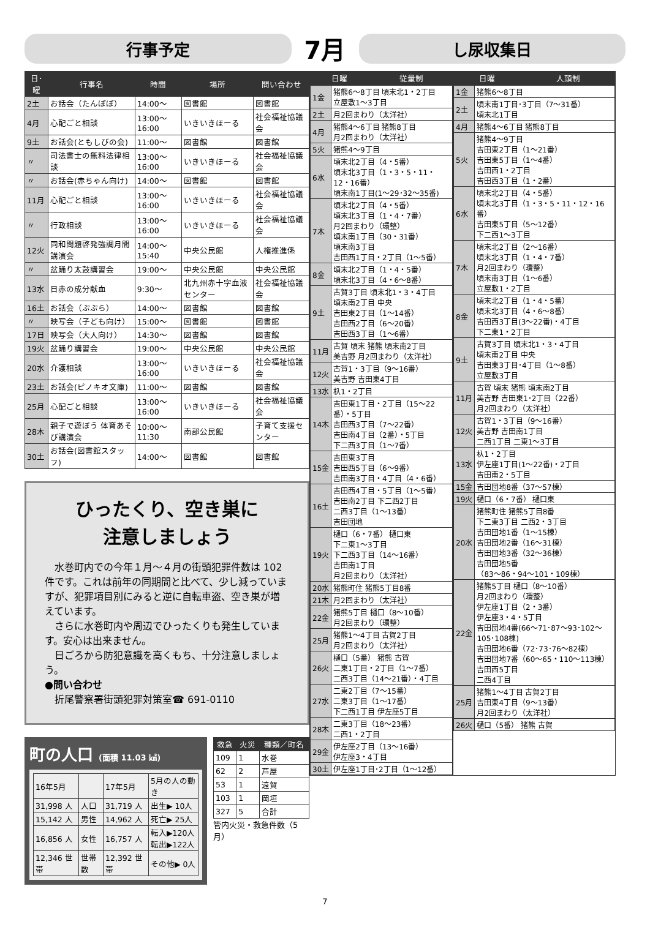行事予定
7月
し尿収集日
| 日･曜 | 行事名 | 時間 | 場所 | 問い合わせ |
| --- | --- | --- | --- | --- |
| 2土 | お話会（たんぽぽ） | 14:00～ | 図書館 | 図書館 |
| 4月 | 心配ごと相談 | 13:00～16:00 | いきいきほーる | 社会福祉協議会 |
| 9土 | お話会(ともしびの会) | 11:00～ | 図書館 | 図書館 |
| 〃 | 司法書士の無料法律相談 | 13:00～16:00 | いきいきほーる | 社会福祉協議会 |
| 〃 | お話会(赤ちゃん向け) | 14:00～ | 図書館 | 図書館 |
| 11月 | 心配ごと相談 | 13:00～16:00 | いきいきほーる | 社会福祉協議会 |
| 〃 | 行政相談 | 13:00～16:00 | いきいきほーる | 社会福祉協議会 |
| 12火 | 同和問題啓発強調月間講演会 | 14:00～15:40 | 中央公民館 | 人権推進係 |
| 〃 | 盆踊り太鼓講習会 | 19:00～ | 中央公民館 | 中央公民館 |
| 13水 | 日赤の成分献血 | 9:30～ | 北九州赤十字血液センター | 社会福祉協議会 |
| 16土 | お話会（ぷぷら） | 14:00～ | 図書館 | 図書館 |
| 〃 | 映写会（子ども向け） | 15:00～ | 図書館 | 図書館 |
| 17日 | 映写会（大人向け） | 14:30～ | 図書館 | 図書館 |
| 19火 | 盆踊り講習会 | 19:00～ | 中央公民館 | 中央公民館 |
| 20水 | 介護相談 | 13:00～16:00 | いきいきほーる | 社会福祉協議会 |
| 23土 | お話会(ピノキオ文庫) | 11:00～ | 図書館 | 図書館 |
| 25月 | 心配ごと相談 | 13:00～16:00 | いきいきほーる | 社会福祉協議会 |
| 28木 | 親子で遊ぼう 体育あそび講演会 | 10:00～11:30 | 南部公民館 | 子育て支援センター |
| 30土 | お話会(図書館スタッフ) | 14:00～ | 図書館 | 図書館 |
ひったくり、空き巣に
注意しましょう
　水巻町内での今年１月～４月の街頭犯罪件数は 102 件です。これは前年の同期間と比べて、少し減っていますが、犯罪項目別にみると逆に自転車盗、空き巣が増えています。
　さらに水巻町内や周辺でひったくりも発生しています。安心は出来ません。
　日ごろから防犯意識を高くもち、十分注意しましょう。
●問い合わせ
　折尾警察署街頭犯罪対策室☎ 691-0110
町の人口 (面積 11.03 ㎢)
| 16年5月 | | 17年5月 | 5月の人の動き |
| 31,998 人 | 人口 | 31,719 人 | 出生▶ 10人 |
| 15,142 人 | 男性 | 14,962 人 | 死亡▶ 25人 |
| 16,856 人 | 女性 | 16,757 人 | 転入▶120人 転出▶122人 |
| 12,346 世帯 | 世帯数 | 12,392 世帯 | その他▶ 0人 |
| 救急 | 火災 | 種類／町名 |
| --- | --- | --- |
| 109 | 1 | 水巻 |
| 62 | 2 | 芦屋 |
| 53 | 1 | 遠賀 |
| 103 | 1 | 岡垣 |
| 327 | 5 | 合計 |
管内火災・救急件数（5月）
| 日曜 | 従量制 | 日曜 | 人頭制 |
| --- | --- | --- | --- |
| / 1金 / 猪熊6～8丁目 頃末北1・2丁目 立屋敷1～3丁目 / / 2土 / 月2回まわり（太洋社） / / 4月 / 猪熊4～6丁目 猪熊8丁目 月2回まわり（太洋社） / / 5火 / 猪熊4～9丁目 / / 6水 / 頃末北2丁目（4・5番） 頃末北3丁目（1・3・5・11・12・16番） 頃末南1丁目(1～29･32～35番) / / 7木 / 頃末北2丁目（4・5番） 頃末北3丁目（1・4・7番） 月2回まわり（環整） 頃末南1丁目（30・31番） 頃末南3丁目 吉田西1丁目・2丁目（1～5番） / / 8金 / 頃末北2丁目（1・4・5番） 頃末北3丁目（4・6～8番） / / 9土 / 古賀3丁目 頃末北1・3・4丁目 頃末南2丁目 中央 吉田東2丁目（1～14番） 吉田西2丁目（6～20番） 吉田西3丁目（1～6番） / / 11月 / 古賀 頃末 猪熊 頃末南2丁目 美吉野 月2回まわり（太洋社） / / 12火 / 古賀1・3丁目（9～16番） 美吉野 吉田東4丁目 / / 13水 / 杁1・2丁目 / / 14木 / 吉田東1丁目・2丁目（15～22番）・5丁目 吉田西3丁目（7～22番） 吉田南4丁目（2番）・5丁目 下二西3丁目（1～7番） / / 15金 / 吉田東3丁目 吉田西5丁目（6～9番） 吉田南3丁目・4丁目（4・6番） / / 16土 / 吉田西4丁目・5丁目（1～5番） 吉田南2丁目 下二西2丁目 二西3丁目（1～13番） 吉田団地 / / 19火 / 樋口（6・7番） 樋口東 下二東1～3丁目 下二西3丁目（14～16番） 吉田南1丁目 月2回まわり（太洋社） / / 20水 / 猪熊町住 猪熊5丁目8番 / / 21木 / 月2回まわり（太洋社） / / 22金 / 猪熊5丁目 樋口（8～10番） 月2回まわり（環整） / / 25月 / 猪熊1～4丁目 古賀2丁目 月2回まわり（太洋社） / / 26火 / 樋口（5番） 猪熊 古賀 二東1丁目・2丁目（1～7番） 二西3丁目（14～21番）・4丁目 / / 27水 / 二東2丁目（7～15番） 二東3丁目（1～17番） 下二西1丁目 伊左座5丁目 / / 28木 / 二東3丁目（18～23番） 二西1・2丁目 / / 29金 / 伊左座2丁目（13～16番） 伊左座3・4丁目 / / 30土 / 伊左座1丁目･2丁目（1～12番） / | | / 1金 / 猪熊6～8丁目 / / 2土 / 頃末南1丁目･3丁目（7～31番） 頃末北1丁目 / / 4月 / 猪熊4～6丁目 猪熊8丁目 / / 5火 / 猪熊4～9丁目 吉田東2丁目（1～21番） 吉田東5丁目（1～4番） 吉田西1・2丁目 吉田西3丁目（1・2番） / / 6水 / 頃末北2丁目（4・5番） 頃末北3丁目（1・3・5・11・12・16番） 吉田東5丁目（5～12番） 下二西1～3丁目 / / 7木 / 頃末北2丁目（2～16番） 頃末北3丁目（1・4・7番） 月2回まわり（環整） 頃末南3丁目（1～6番） 立屋敷1・2丁目 / / 8金 / 頃末北2丁目（1・4・5番） 頃末北3丁目（4・6～8番） 吉田西3丁目(3～22番)・4丁目 下二東1・2丁目 / / 9土 / 古賀3丁目 頃末北1・3・4丁目 頃末南2丁目 中央 吉田東3丁目･4丁目（1～8番） 立屋敷3丁目 / / 11月 / 古賀 頃末 猪熊 頃末南2丁目 美吉野 吉田東1･2丁目（22番） 月2回まわり（太洋社） / / 12火 / 古賀1・3丁目（9～16番） 美吉野 吉田南1丁目 二西1丁目 二東1～3丁目 / / 13水 / 杁1・2丁目 伊左座1丁目(1～22番)・2丁目 吉田南2・5丁目 / / 15金 / 吉田団地8番（37～57棟） / / 19火 / 樋口（6・7番） 樋口東 / / 20水 / 猪熊町住 猪熊5丁目8番 下二東3丁目 二西2・3丁目 吉田団地1番（1～15棟） 吉田団地2番（16～31棟） 吉田団地3番（32～36棟） 吉田団地5番 （83～86・94～101・109棟） / / 22金 / 猪熊5丁目 樋口（8～10番） 月2回まわり（環整） 伊左座1丁目（2・3番） 伊左座3・4・5丁目 吉田団地4番(66～71･87～93･102～105･108棟) 吉田団地6番（72･73･76～82棟） 吉田団地7番（60～65・110～113棟） 吉田西5丁目 二西4丁目 / / 25月 / 猪熊1～4丁目 古賀2丁目 吉田東4丁目（9～13番） 月2回まわり（太洋社） / / 26火 / 樋口（5番） 猪熊 古賀 / | |
7